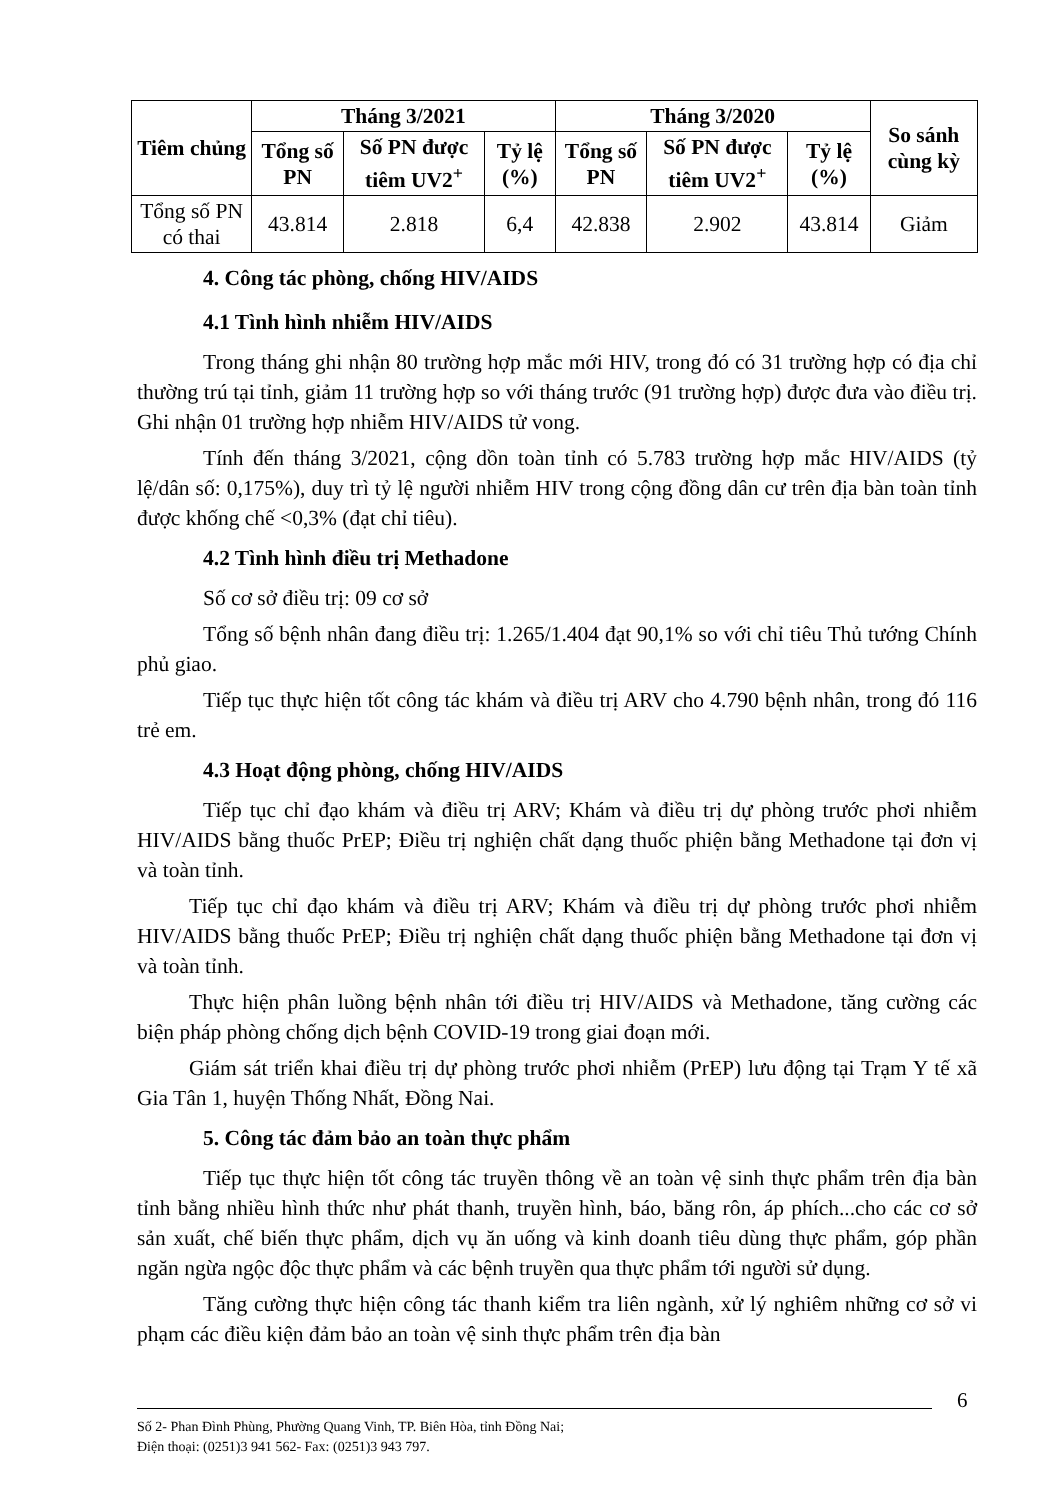| Tiêm chủng | Tháng 3/2021 | | | Tháng 3/2020 | | | So sánh cùng kỳ |
| --- | --- | --- | --- | --- | --- | --- | --- |
| | Tổng số PN | Số PN được tiêm UV2<sup>+</sup> | Tỷ lệ (%) | Tổng số PN | Số PN được tiêm UV2<sup>+</sup> | Tỷ lệ (%) | |
| Tổng số PN có thai | 43.814 | 2.818 | 6,4 | 42.838 | 2.902 | 43.814 | Giảm |
4. Công tác phòng, chống HIV/AIDS
4.1 Tình hình nhiễm HIV/AIDS
Trong tháng ghi nhận 80 trường hợp mắc mới HIV, trong đó có 31 trường hợp có địa chỉ thường trú tại tỉnh, giảm 11 trường hợp so với tháng trước (91 trường hợp) được đưa vào điều trị. Ghi nhận 01 trường hợp nhiễm HIV/AIDS tử vong.
Tính đến tháng 3/2021, cộng dồn toàn tỉnh có 5.783 trường hợp mắc HIV/AIDS (tỷ lệ/dân số: 0,175%), duy trì tỷ lệ người nhiễm HIV trong cộng đồng dân cư trên địa bàn toàn tỉnh được khống chế <0,3% (đạt chỉ tiêu).
4.2 Tình hình điều trị Methadone
Số cơ sở điều trị: 09 cơ sở
Tổng số bệnh nhân đang điều trị: 1.265/1.404 đạt 90,1% so với chỉ tiêu Thủ tướng Chính phủ giao.
Tiếp tục thực hiện tốt công tác khám và điều trị ARV cho 4.790 bệnh nhân, trong đó 116 trẻ em.
4.3 Hoạt động phòng, chống HIV/AIDS
Tiếp tục chỉ đạo khám và điều trị ARV; Khám và điều trị dự phòng trước phơi nhiễm HIV/AIDS bằng thuốc PrEP; Điều trị nghiện chất dạng thuốc phiện bằng Methadone tại đơn vị và toàn tỉnh.
Tiếp tục chỉ đạo khám và điều trị ARV; Khám và điều trị dự phòng trước phơi nhiễm HIV/AIDS bằng thuốc PrEP; Điều trị nghiện chất dạng thuốc phiện bằng Methadone tại đơn vị và toàn tỉnh.
Thực hiện phân luồng bệnh nhân tới điều trị HIV/AIDS và Methadone, tăng cường các biện pháp phòng chống dịch bệnh COVID-19 trong giai đoạn mới.
Giám sát triển khai điều trị dự phòng trước phơi nhiễm (PrEP) lưu động tại Trạm Y tế xã Gia Tân 1, huyện Thống Nhất, Đồng Nai.
5. Công tác đảm bảo an toàn thực phẩm
Tiếp tục thực hiện tốt công tác truyền thông về an toàn vệ sinh thực phẩm trên địa bàn tỉnh bằng nhiều hình thức như phát thanh, truyền hình, báo, băng rôn, áp phích...cho các cơ sở sản xuất, chế biến thực phẩm, dịch vụ ăn uống và kinh doanh tiêu dùng thực phẩm, góp phần ngăn ngừa ngộc độc thực phẩm và các bệnh truyền qua thực phẩm tới người sử dụng.
Tăng cường thực hiện công tác thanh kiểm tra liên ngành, xử lý nghiêm những cơ sở vi phạm các điều kiện đảm bảo an toàn vệ sinh thực phẩm trên địa bàn
6
Số 2- Phan Đình Phùng, Phường Quang Vinh, TP. Biên Hòa, tỉnh Đồng Nai;
Điện thoại: (0251)3 941 562- Fax: (0251)3 943 797.